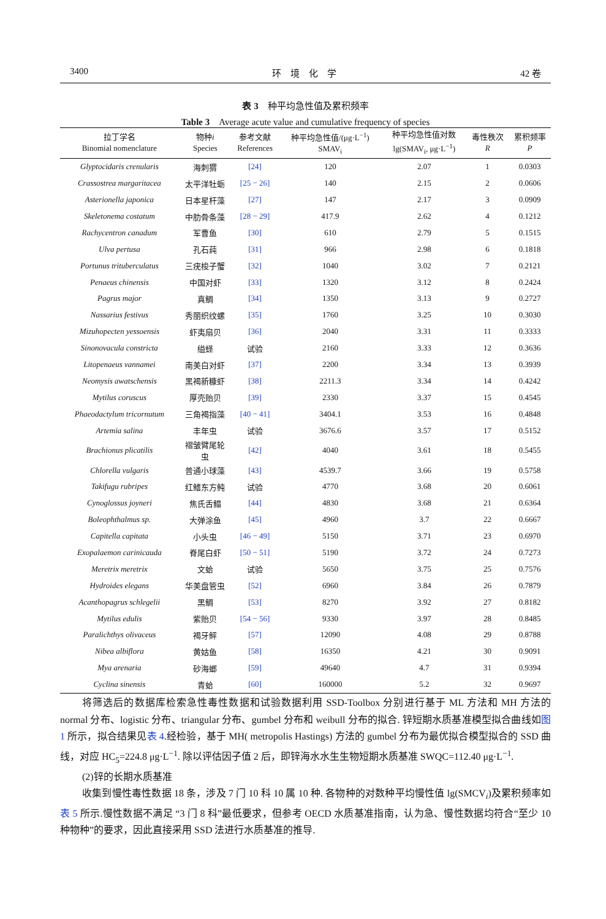3400 环　境　化　学 42 卷
表 3　种平均急性值及累积频率
Table 3　Average acute value and cumulative frequency of species
| 拉丁学名 Binomial nomenclature | 物种 i Species | 参考文献 References | 种平均急性值/(μg·L<sup>−1</sup>) SMAV<sub>i</sub> | 种平均急性值对数 lg(SMAV<sub>i</sub>, μg·L<sup>−1</sup>) | 毒性秩次 R | 累积频率 P |
| --- | --- | --- | --- | --- | --- | --- |
| Glyptocidaris crenularis | 海刺猬 | [24] | 120 | 2.07 | 1 | 0.0303 |
| Crassostrea margaritacea | 太平洋牡蛎 | [25 − 26] | 140 | 2.15 | 2 | 0.0606 |
| Asterionella japonica | 日本星杆藻 | [27] | 147 | 2.17 | 3 | 0.0909 |
| Skeletonema costatum | 中肋骨条藻 | [28 − 29] | 417.9 | 2.62 | 4 | 0.1212 |
| Rachycentron canadum | 军曹鱼 | [30] | 610 | 2.79 | 5 | 0.1515 |
| Ulva pertusa | 孔石莼 | [31] | 966 | 2.98 | 6 | 0.1818 |
| Portunus trituberculatus | 三疣梭子蟹 | [32] | 1040 | 3.02 | 7 | 0.2121 |
| Penaeus chinensis | 中国对虾 | [33] | 1320 | 3.12 | 8 | 0.2424 |
| Pagrus major | 真鲷 | [34] | 1350 | 3.13 | 9 | 0.2727 |
| Nassarius festivus | 秀丽织纹螺 | [35] | 1760 | 3.25 | 10 | 0.3030 |
| Mizuhopecten yessoensis | 虾夷扇贝 | [36] | 2040 | 3.31 | 11 | 0.3333 |
| Sinonovacula constricta | 缢蛏 | 试验 | 2160 | 3.33 | 12 | 0.3636 |
| Litopenaeus vannamei | 南美白对虾 | [37] | 2200 | 3.34 | 13 | 0.3939 |
| Neomysis awatschensis | 黑褐新糠虾 | [38] | 2211.3 | 3.34 | 14 | 0.4242 |
| Mytilus coruscus | 厚壳贻贝 | [39] | 2330 | 3.37 | 15 | 0.4545 |
| Phaeodactylum tricornutum | 三角褐指藻 | [40 − 41] | 3404.1 | 3.53 | 16 | 0.4848 |
| Artemia salina | 丰年虫 | 试验 | 3676.6 | 3.57 | 17 | 0.5152 |
| Brachionus plicatilis | 褶皱臂尾轮 虫 | [42] | 4040 | 3.61 | 18 | 0.5455 |
| Chlorella vulgaris | 普通小球藻 | [43] | 4539.7 | 3.66 | 19 | 0.5758 |
| Takifugu rubripes | 红鳍东方鲀 | 试验 | 4770 | 3.68 | 20 | 0.6061 |
| Cynoglossus joyneri | 焦氏舌鳎 | [44] | 4830 | 3.68 | 21 | 0.6364 |
| Boleophthalmus sp. | 大弹涂鱼 | [45] | 4960 | 3.7 | 22 | 0.6667 |
| Capitella capitata | 小头虫 | [46 − 49] | 5150 | 3.71 | 23 | 0.6970 |
| Exopalaemon carinicauda | 脊尾白虾 | [50 − 51] | 5190 | 3.72 | 24 | 0.7273 |
| Meretrix meretrix | 文蛤 | 试验 | 5650 | 3.75 | 25 | 0.7576 |
| Hydroides elegans | 华美盘管虫 | [52] | 6960 | 3.84 | 26 | 0.7879 |
| Acanthopagrus schlegelii | 黑鲷 | [53] | 8270 | 3.92 | 27 | 0.8182 |
| Mytilus edulis | 紫贻贝 | [54 − 56] | 9330 | 3.97 | 28 | 0.8485 |
| Paralichthys olivaceus | 褐牙鲆 | [57] | 12090 | 4.08 | 29 | 0.8788 |
| Nibea albiflora | 黄姑鱼 | [58] | 16350 | 4.21 | 30 | 0.9091 |
| Mya arenaria | 砂海螂 | [59] | 49640 | 4.7 | 31 | 0.9394 |
| Cyclina sinensis | 青蛤 | [60] | 160000 | 5.2 | 32 | 0.9697 |
将筛选后的数据库检索急性毒性数据和试验数据利用 SSD-Toolbox 分别进行基于 ML 方法和 MH 方法的 normal 分布、logistic 分布、triangular 分布、gumbel 分布和 weibull 分布的拟合. 锌短期水质基准模型拟合曲线如图 1 所示，拟合结果见表 4.经检验，基于 MH( metropolis Hastings) 方法的 gumbel 分布为最优拟合模型拟合的 SSD 曲线，对应 HC<sub>5</sub>=224.8 μg·L<sup>−1</sup>. 除以评估因子值 2 后，即锌海水水生生物短期水质基准 SWQC=112.40 μg·L<sup>−1</sup>.
(2)锌的长期水质基准
收集到慢性毒性数据 18 条，涉及 7 门 10 科 10 属 10 种. 各物种的对数种平均慢性值 lg(SMCV<sub>i</sub>)及累积频率如表 5 所示.慢性数据不满足 “3 门 8 科”最低要求，但参考 OECD 水质基准指南，认为急、慢性数据均符合“至少 10 种物种”的要求，因此直接采用 SSD 法进行水质基准的推导.